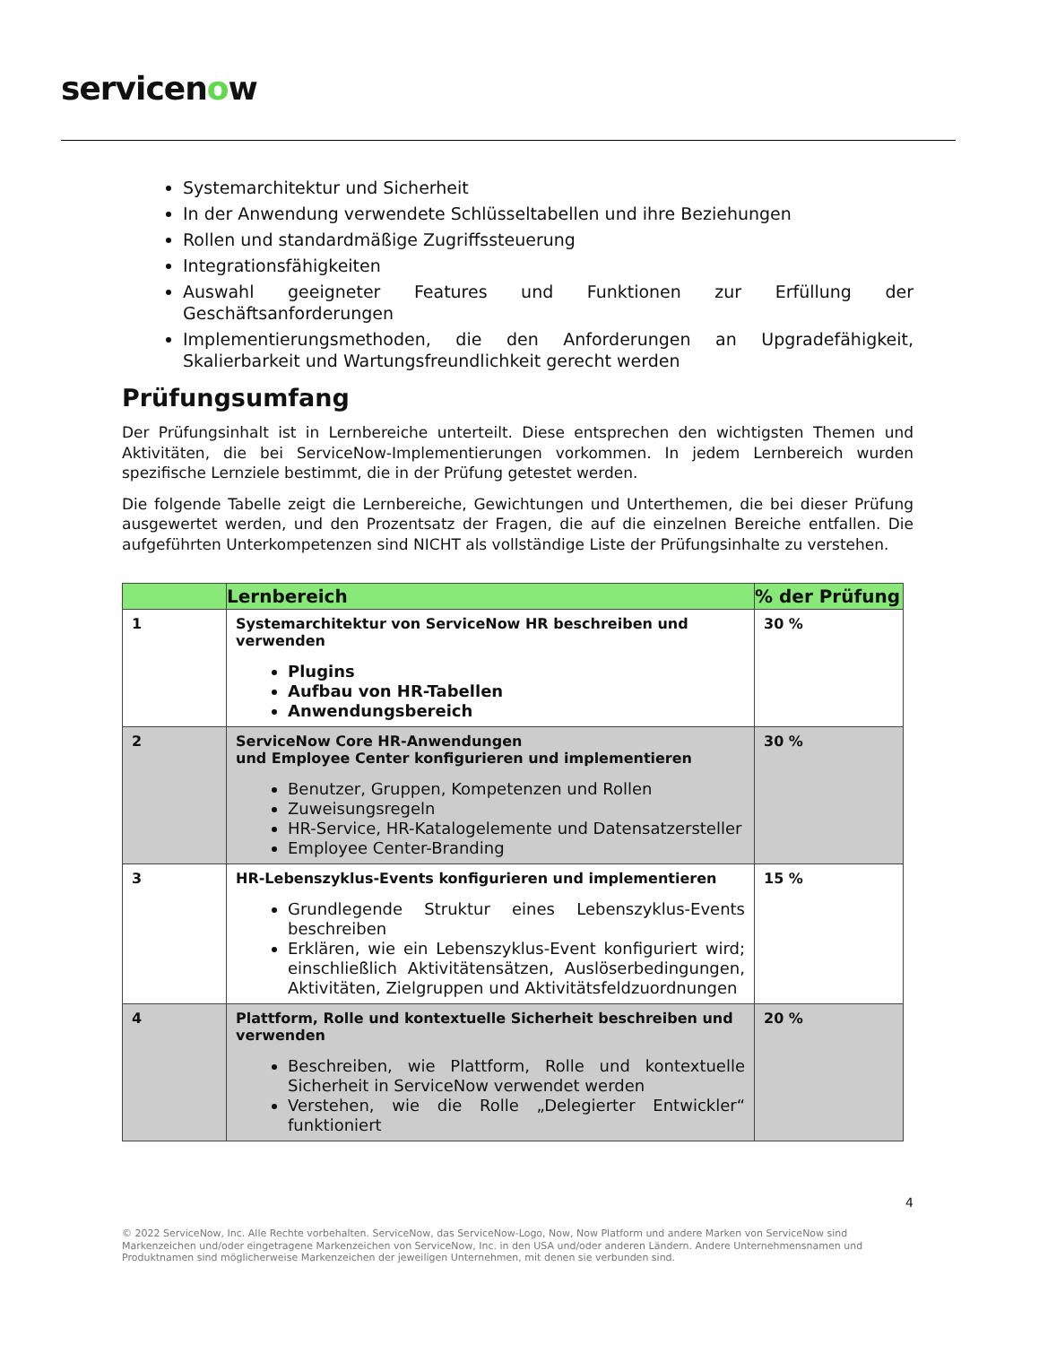servicenow
Systemarchitektur und Sicherheit
In der Anwendung verwendete Schlüsseltabellen und ihre Beziehungen
Rollen und standardmäßige Zugriffssteuerung
Integrationsfähigkeiten
Auswahl geeigneter Features und Funktionen zur Erfüllung der Geschäftsanforderungen
Implementierungsmethoden, die den Anforderungen an Upgradefähigkeit, Skalierbarkeit und Wartungsfreundlichkeit gerecht werden
Prüfungsumfang
Der Prüfungsinhalt ist in Lernbereiche unterteilt. Diese entsprechen den wichtigsten Themen und Aktivitäten, die bei ServiceNow-Implementierungen vorkommen. In jedem Lernbereich wurden spezifische Lernziele bestimmt, die in der Prüfung getestet werden.
Die folgende Tabelle zeigt die Lernbereiche, Gewichtungen und Unterthemen, die bei dieser Prüfung ausgewertet werden, und den Prozentsatz der Fragen, die auf die einzelnen Bereiche entfallen. Die aufgeführten Unterkompetenzen sind NICHT als vollständige Liste der Prüfungsinhalte zu verstehen.
| | Lernbereich | % der Prüfung |
| --- | --- | --- |
| 1 | Systemarchitektur von ServiceNow HR beschreiben und verwenden Plugins Aufbau von HR-Tabellen Anwendungsbereich | 30 % |
| 2 | ServiceNow Core HR-Anwendungen und Employee Center konfigurieren und implementieren Benutzer, Gruppen, Kompetenzen und Rollen Zuweisungsregeln HR-Service, HR-Katalogelemente und Datensatzersteller Employee Center-Branding | 30 % |
| 3 | HR-Lebenszyklus-Events konfigurieren und implementieren Grundlegende Struktur eines Lebenszyklus-Events beschreiben Erklären, wie ein Lebenszyklus-Event konfiguriert wird; einschließlich Aktivitätensätzen, Auslöserbedingungen, Aktivitäten, Zielgruppen und Aktivitätsfeldzuordnungen | 15 % |
| 4 | Plattform, Rolle und kontextuelle Sicherheit beschreiben und verwenden Beschreiben, wie Plattform, Rolle und kontextuelle Sicherheit in ServiceNow verwendet werden Verstehen, wie die Rolle „Delegierter Entwickler“ funktioniert | 20 % |
4
© 2022 ServiceNow, Inc. Alle Rechte vorbehalten. ServiceNow, das ServiceNow-Logo, Now, Now Platform und andere Marken von ServiceNow sind Markenzeichen und/oder eingetragene Markenzeichen von ServiceNow, Inc. in den USA und/oder anderen Ländern. Andere Unternehmensnamen und Produktnamen sind möglicherweise Markenzeichen der jeweiligen Unternehmen, mit denen sie verbunden sind.